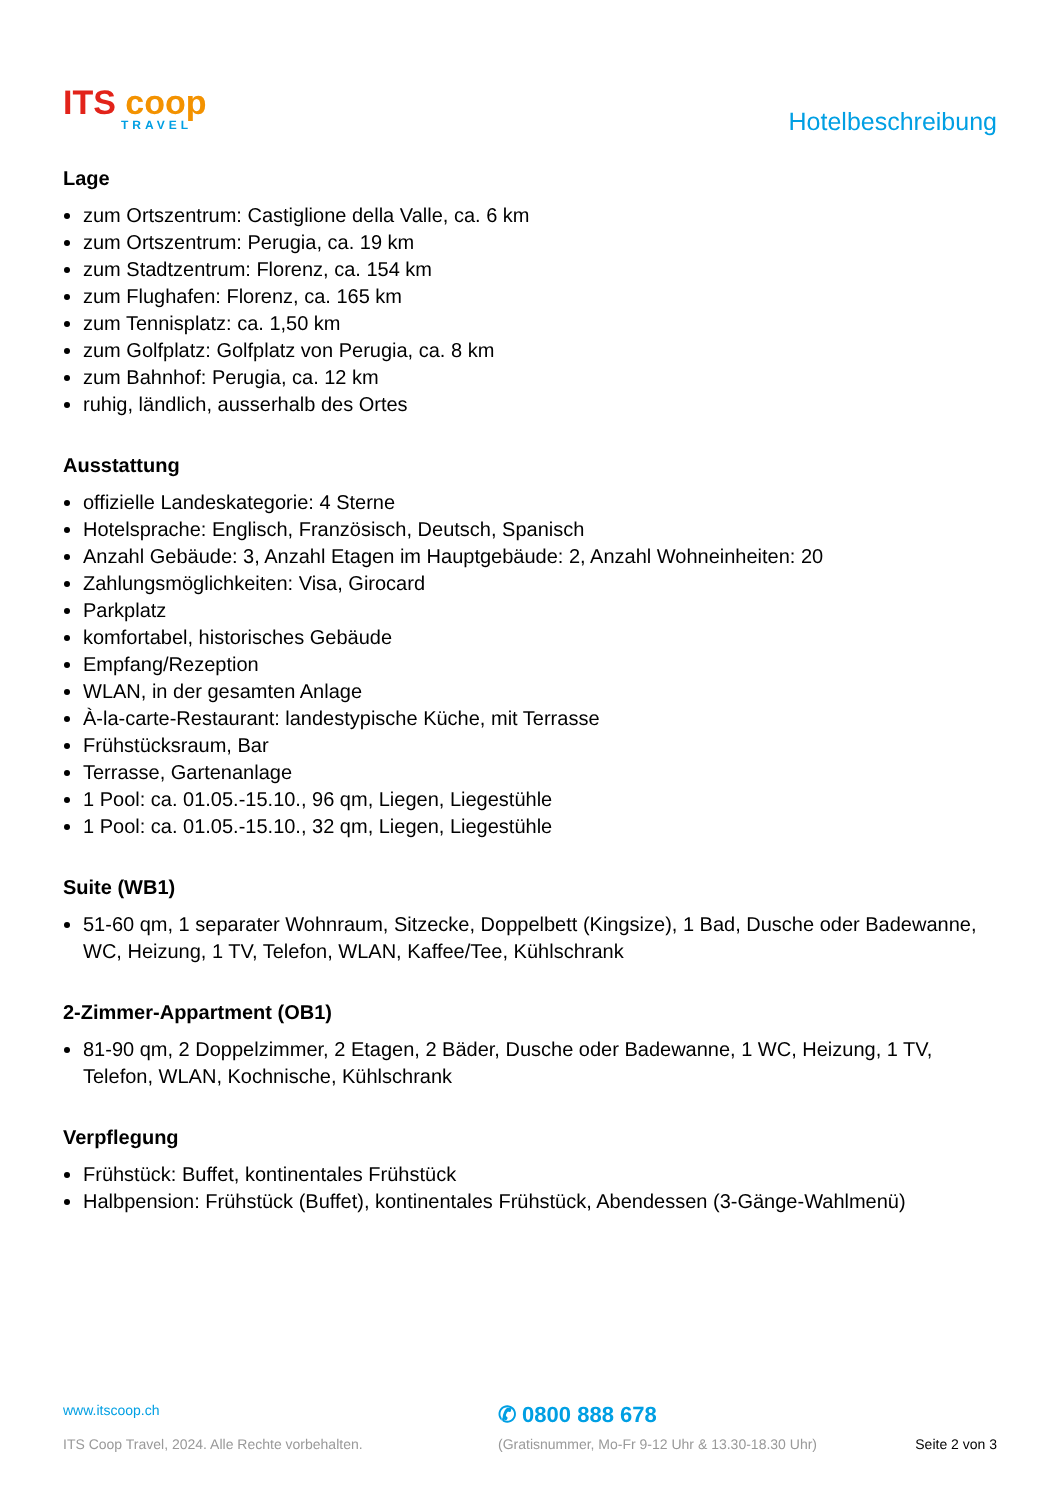ITS coop
TRAVEL
Hotelbeschreibung
Lage
zum Ortszentrum: Castiglione della Valle, ca. 6 km
zum Ortszentrum: Perugia, ca. 19 km
zum Stadtzentrum: Florenz, ca. 154 km
zum Flughafen: Florenz, ca. 165 km
zum Tennisplatz: ca. 1,50 km
zum Golfplatz: Golfplatz von Perugia, ca. 8 km
zum Bahnhof: Perugia, ca. 12 km
ruhig, ländlich, ausserhalb des Ortes
Ausstattung
offizielle Landeskategorie: 4 Sterne
Hotelsprache: Englisch, Französisch, Deutsch, Spanisch
Anzahl Gebäude: 3, Anzahl Etagen im Hauptgebäude: 2, Anzahl Wohneinheiten: 20
Zahlungsmöglichkeiten: Visa, Girocard
Parkplatz
komfortabel, historisches Gebäude
Empfang/Rezeption
WLAN, in der gesamten Anlage
À-la-carte-Restaurant: landestypische Küche, mit Terrasse
Frühstücksraum, Bar
Terrasse, Gartenanlage
1 Pool: ca. 01.05.-15.10., 96 qm, Liegen, Liegestühle
1 Pool: ca. 01.05.-15.10., 32 qm, Liegen, Liegestühle
Suite (WB1)
51-60 qm, 1 separater Wohnraum, Sitzecke, Doppelbett (Kingsize), 1 Bad, Dusche oder Badewanne, WC, Heizung, 1 TV, Telefon, WLAN, Kaffee/Tee, Kühlschrank
2-Zimmer-Appartment (OB1)
81-90 qm, 2 Doppelzimmer, 2 Etagen, 2 Bäder, Dusche oder Badewanne, 1 WC, Heizung, 1 TV, Telefon, WLAN, Kochnische, Kühlschrank
Verpflegung
Frühstück: Buffet, kontinentales Frühstück
Halbpension: Frühstück (Buffet), kontinentales Frühstück, Abendessen (3-Gänge-Wahlmenü)
www.itscoop.ch
✆ 0800 888 678
ITS Coop Travel, 2024. Alle Rechte vorbehalten. (Gratisnummer, Mo-Fr 9-12 Uhr & 13.30-18.30 Uhr) Seite 2 von 3